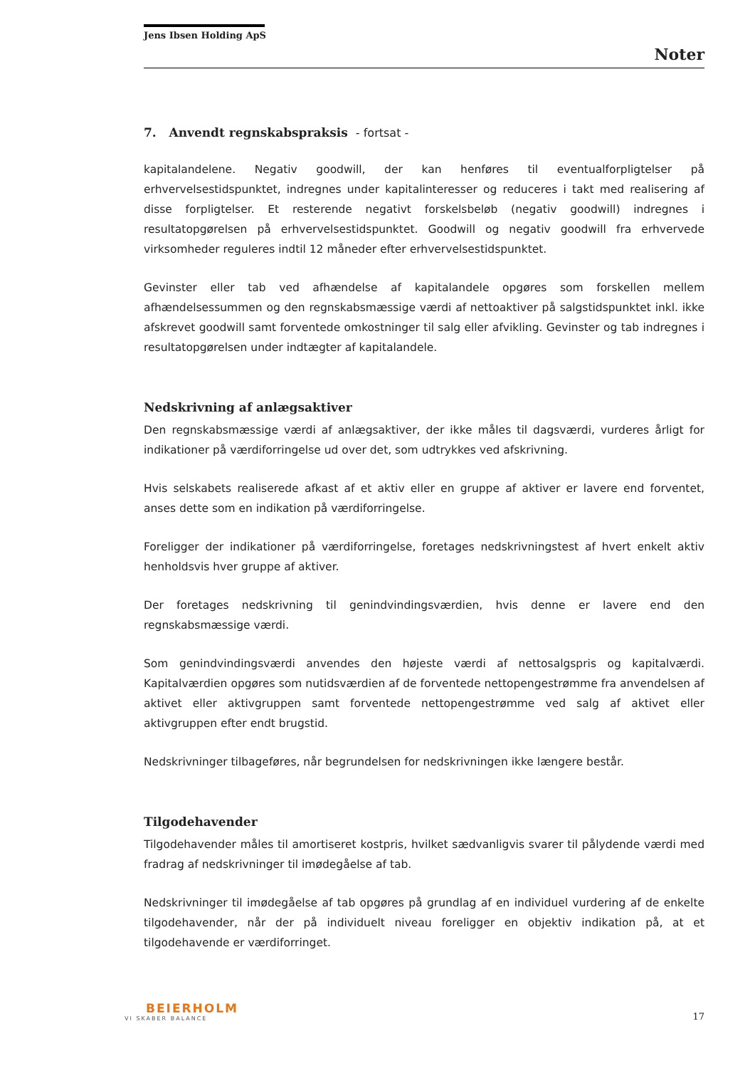Jens Ibsen Holding ApS
Noter
7. Anvendt regnskabspraksis - fortsat -
kapitalandelene. Negativ goodwill, der kan henføres til eventualforpligtelser på erhvervelsestidspunktet, indregnes under kapitalinteresser og reduceres i takt med realisering af disse forpligtelser. Et resterende negativt forskelsbeløb (negativ goodwill) indregnes i resultatopgørelsen på erhvervelsestidspunktet. Goodwill og negativ goodwill fra erhvervede virksomheder reguleres indtil 12 måneder efter erhvervelsestidspunktet.
Gevinster eller tab ved afhændelse af kapitalandele opgøres som forskellen mellem afhændelsessummen og den regnskabsmæssige værdi af nettoaktiver på salgstidspunktet inkl. ikke afskrevet goodwill samt forventede omkostninger til salg eller afvikling. Gevinster og tab indregnes i resultatopgørelsen under indtægter af kapitalandele.
Nedskrivning af anlægsaktiver
Den regnskabsmæssige værdi af anlægsaktiver, der ikke måles til dagsværdi, vurderes årligt for indikationer på værdiforringelse ud over det, som udtrykkes ved afskrivning.
Hvis selskabets realiserede afkast af et aktiv eller en gruppe af aktiver er lavere end forventet, anses dette som en indikation på værdiforringelse.
Foreligger der indikationer på værdiforringelse, foretages nedskrivningstest af hvert enkelt aktiv henholdsvis hver gruppe af aktiver.
Der foretages nedskrivning til genindvindingsværdien, hvis denne er lavere end den regnskabsmæssige værdi.
Som genindvindingsværdi anvendes den højeste værdi af nettosalgspris og kapitalværdi. Kapitalværdien opgøres som nutidsværdien af de forventede nettopengestrømme fra anvendelsen af aktivet eller aktivgruppen samt forventede nettopengestrømme ved salg af aktivet eller aktivgruppen efter endt brugstid.
Nedskrivninger tilbageføres, når begrundelsen for nedskrivningen ikke længere består.
Tilgodehavender
Tilgodehavender måles til amortiseret kostpris, hvilket sædvanligvis svarer til pålydende værdi med fradrag af nedskrivninger til imødegåelse af tab.
Nedskrivninger til imødegåelse af tab opgøres på grundlag af en individuel vurdering af de enkelte tilgodehavender, når der på individuelt niveau foreligger en objektiv indikation på, at et tilgodehavende er værdiforringet.
BEIERHOLM
VI SKABER BALANCE
17